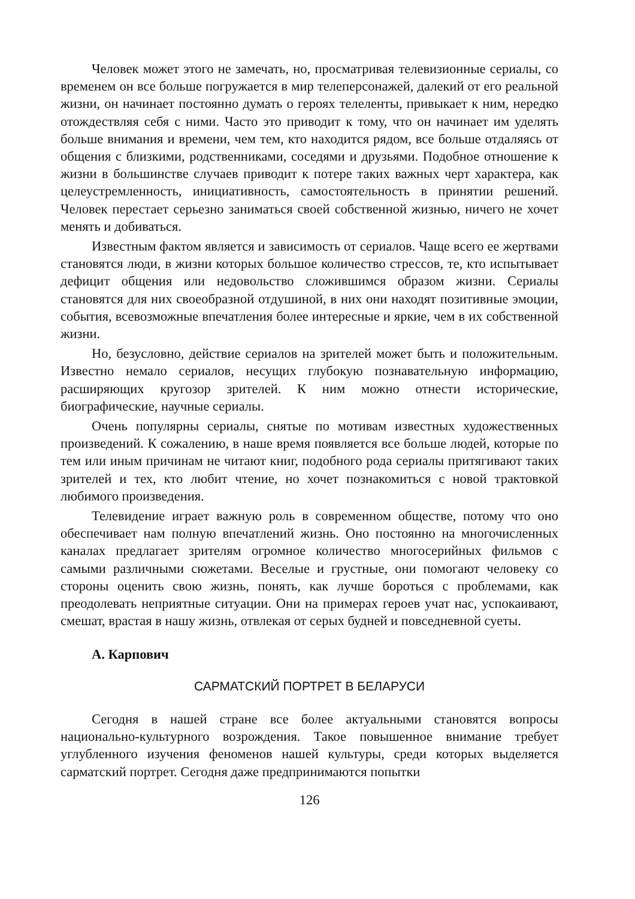Человек может этого не замечать, но, просматривая телевизионные сериалы, со временем он все больше погружается в мир телеперсонажей, далекий от его реальной жизни, он начинает постоянно думать о героях телеленты, привыкает к ним, нередко отождествляя себя с ними. Часто это приводит к тому, что он начинает им уделять больше внимания и времени, чем тем, кто находится рядом, все больше отдаляясь от общения с близкими, родственниками, соседями и друзьями. Подобное отношение к жизни в большинстве случаев приводит к потере таких важных черт характера, как целеустремленность, инициативность, самостоятельность в принятии решений. Человек перестает серьезно заниматься своей собственной жизнью, ничего не хочет менять и добиваться.
Известным фактом является и зависимость от сериалов. Чаще всего ее жертвами становятся люди, в жизни которых большое количество стрессов, те, кто испытывает дефицит общения или недовольство сложившимся образом жизни. Сериалы становятся для них своеобразной отдушиной, в них они находят позитивные эмоции, события, всевозможные впечатления более интересные и яркие, чем в их собственной жизни.
Но, безусловно, действие сериалов на зрителей может быть и положительным. Известно немало сериалов, несущих глубокую познавательную информацию, расширяющих кругозор зрителей. К ним можно отнести исторические, биографические, научные сериалы.
Очень популярны сериалы, снятые по мотивам известных художественных произведений. К сожалению, в наше время появляется все больше людей, которые по тем или иным причинам не читают книг, подобного рода сериалы притягивают таких зрителей и тех, кто любит чтение, но хочет познакомиться с новой трактовкой любимого произведения.
Телевидение играет важную роль в современном обществе, потому что оно обеспечивает нам полную впечатлений жизнь. Оно постоянно на многочисленных каналах предлагает зрителям огромное количество многосерийных фильмов с самыми различными сюжетами. Веселые и грустные, они помогают человеку со стороны оценить свою жизнь, понять, как лучше бороться с проблемами, как преодолевать неприятные ситуации. Они на примерах героев учат нас, успокаивают, смешат, врастая в нашу жизнь, отвлекая от серых будней и повседневной суеты.
А. Карпович
САРМАТСКИЙ ПОРТРЕТ В БЕЛАРУСИ
Сегодня в нашей стране все более актуальными становятся вопросы национально-культурного возрождения. Такое повышенное внимание требует углубленного изучения феноменов нашей культуры, среди которых выделяется сарматский портрет. Сегодня даже предпринимаются попытки
126